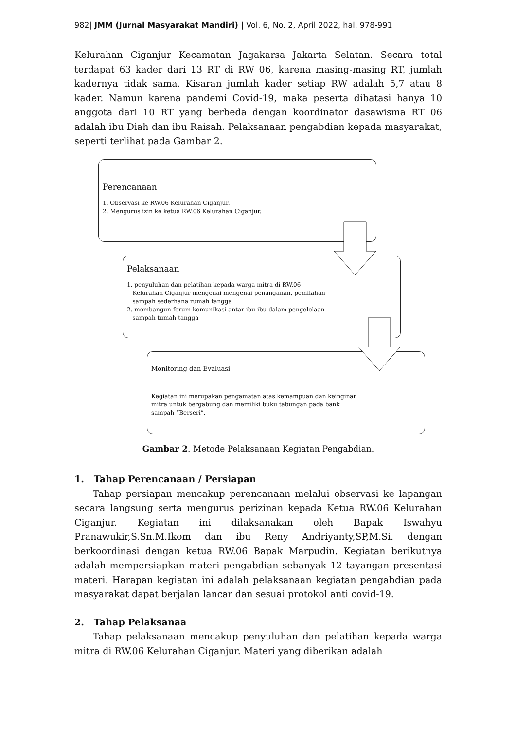982| JMM (Jurnal Masyarakat Mandiri) | Vol. 6, No. 2, April 2022, hal. 978-991
Kelurahan Ciganjur Kecamatan Jagakarsa Jakarta Selatan. Secara total terdapat 63 kader dari 13 RT di RW 06, karena masing-masing RT, jumlah kadernya tidak sama. Kisaran jumlah kader setiap RW adalah 5,7 atau 8 kader. Namun karena pandemi Covid-19, maka peserta dibatasi hanya 10 anggota dari 10 RT yang berbeda dengan koordinator dasawisma RT 06 adalah ibu Diah dan ibu Raisah. Pelaksanaan pengabdian kepada masyarakat, seperti terlihat pada Gambar 2.
Perencanaan
1. Observasi ke RW.06 Kelurahan Ciganjur.
2. Mengurus izin ke ketua RW.06 Kelurahan Ciganjur.
Pelaksanaan
1. penyuluhan dan pelatihan kepada warga mitra di RW.06
Kelurahan Ciganjur mengenai mengenai penanganan, pemilahan
sampah sederhana rumah tangga
2. membangun forum komunikasi antar ibu-ibu dalam pengelolaan
sampah tumah tangga
Monitoring dan Evaluasi
Kegiatan ini merupakan pengamatan atas kemampuan dan keinginan
mitra untuk bergabung dan memiliki buku tabungan pada bank
sampah “Berseri”.
Gambar 2. Metode Pelaksanaan Kegiatan Pengabdian.
1. Tahap Perencanaan / Persiapan
Tahap persiapan mencakup perencanaan melalui observasi ke lapangan secara langsung serta mengurus perizinan kepada Ketua RW.06 Kelurahan Ciganjur. Kegiatan ini dilaksanakan oleh Bapak Iswahyu Pranawukir,S.Sn.M.Ikom dan ibu Reny Andriyanty,SP,M.Si. dengan berkoordinasi dengan ketua RW.06 Bapak Marpudin. Kegiatan berikutnya adalah mempersiapkan materi pengabdian sebanyak 12 tayangan presentasi materi. Harapan kegiatan ini adalah pelaksanaan kegiatan pengabdian pada masyarakat dapat berjalan lancar dan sesuai protokol anti covid-19.
2. Tahap Pelaksanaa
Tahap pelaksanaan mencakup penyuluhan dan pelatihan kepada warga mitra di RW.06 Kelurahan Ciganjur. Materi yang diberikan adalah